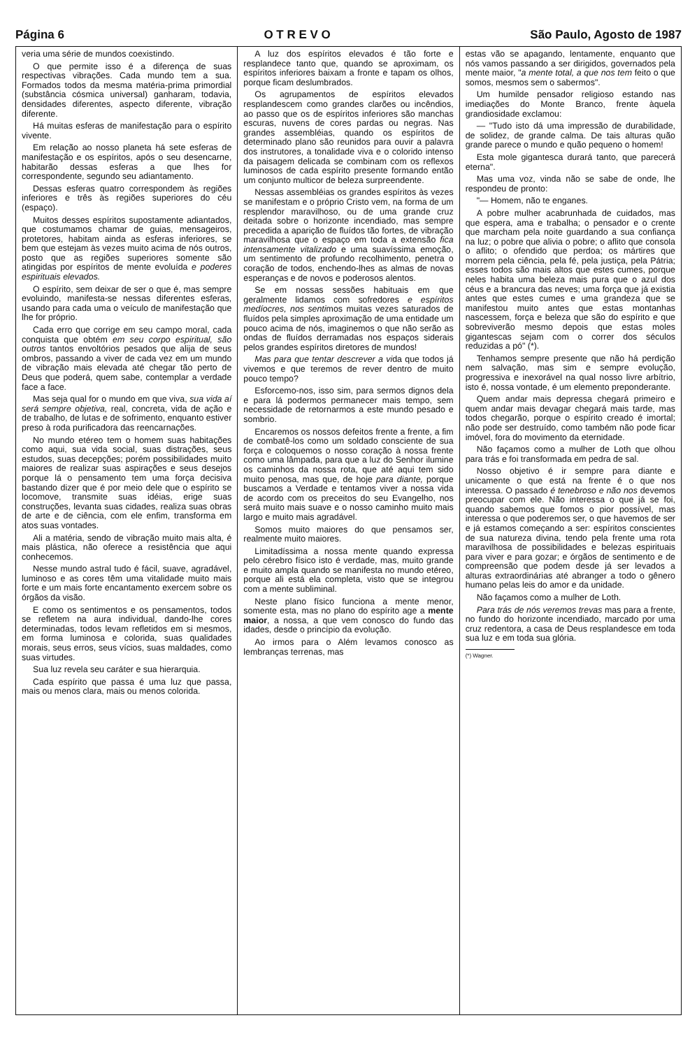Página 6 O T R E V O São Paulo, Agosto de 1987
veria uma série de mundos coexistindo.
O que permite isso é a diferença de suas respectivas vibrações. Cada mundo tem a sua. Formados todos da mesma matéria-prima primordial (substância cósmica universal) ganharam, todavia, densidades diferentes, aspecto diferente, vibração diferente.
Há muitas esferas de manifestação para o espírito vivente.
Em relação ao nosso planeta há sete esferas de manifestação e os espíritos, após o seu desencarne, habitarão dessas esferas a que lhes for correspondente, segundo seu adiantamento.
Dessas esferas quatro correspondem às regiões inferiores e três às regiões superiores do céu (espaço).
Muitos desses espíritos supostamente adiantados, que costumamos chamar de guias, mensageiros, protetores, habitam ainda as esferas inferiores, se bem que estejam às vezes muito acima de nós outros, posto que as regiões superiores somente são atingidas por espíritos de mente evoluída e poderes espirituais elevados.
O espírito, sem deixar de ser o que é, mas sempre evoluindo, manifesta-se nessas diferentes esferas, usando para cada uma o veículo de manifestação que lhe for próprio.
Cada erro que corrige em seu campo moral, cada conquista que obtém em seu corpo espiritual, são outros tantos envoltórios pesados que alija de seus ombros, passando a viver de cada vez em um mundo de vibração mais elevada até chegar tão perto de Deus que poderá, quem sabe, contemplar a verdade face a face.
Mas seja qual for o mundo em que viva, sua vida aí será sempre objetiva, real, concreta, vida de ação e de trabalho, de lutas e de sofrimento, enquanto estiver preso à roda purificadora das reencarnações.
No mundo etéreo tem o homem suas habitações como aqui, sua vida social, suas distrações, seus estudos, suas decepções; porém possibilidades muito maiores de realizar suas aspirações e seus desejos porque lá o pensamento tem uma força decisiva bastando dizer que é por meio dele que o espírito se locomove, transmite suas idéias, erige suas construções, levanta suas cidades, realiza suas obras de arte e de ciência, com ele enfim, transforma em atos suas vontades.
Ali a matéria, sendo de vibração muito mais alta, é mais plástica, não oferece a resistência que aqui conhecemos.
Nesse mundo astral tudo é fácil, suave, agradável, luminoso e as cores têm uma vitalidade muito mais forte e um mais forte encantamento exercem sobre os órgãos da visão.
E como os sentimentos e os pensamentos, todos se refletem na aura individual, dando-lhe cores determinadas, todos levam refletidos em si mesmos, em forma luminosa e colorida, suas qualidades morais, seus erros, seus vícios, suas maldades, como suas virtudes.
Sua luz revela seu caráter e sua hierarquia.
Cada espírito que passa é uma luz que passa, mais ou menos clara, mais ou menos colorida.
A luz dos espíritos elevados é tão forte e resplandece tanto que, quando se aproximam, os espíritos inferiores baixam a fronte e tapam os olhos, porque ficam deslumbrados.
Os agrupamentos de espíritos elevados resplandescem como grandes clarões ou incêndios, ao passo que os de espíritos inferiores são manchas escuras, nuvens de cores pardas ou negras. Nas grandes assembléias, quando os espíritos de determinado plano são reunidos para ouvir a palavra dos instrutores, a tonalidade viva e o colorido intenso da paisagem delicada se combinam com os reflexos luminosos de cada espírito presente formando então um conjunto multicor de beleza surpreendente.
Nessas assembléias os grandes espíritos às vezes se manifestam e o próprio Cristo vem, na forma de um resplendor maravilhoso, ou de uma grande cruz deitada sobre o horizonte incendiado, mas sempre precedida a aparição de fluídos tão fortes, de vibração maravilhosa que o espaço em toda a extensão fica intensamente vitalizado e uma suavíssima emoção, um sentimento de profundo recolhimento, penetra o coração de todos, enchendo-lhes as almas de novas esperanças e de novos e poderosos alentos.
Se em nossas sessões habituais em que geralmente lidamos com sofredores e espíritos medíocres, nos sentimos muitas vezes saturados de fluídos pela simples aproximação de uma entidade um pouco acima de nós, imaginemos o que não serão as ondas de fluídos derramadas nos espaços siderais pelos grandes espíritos diretores de mundos!
Mas para que tentar descrever a vida que todos já vivemos e que teremos de rever dentro de muito pouco tempo?
Esforcemo-nos, isso sim, para sermos dignos dela e para lá podermos permanecer mais tempo, sem necessidade de retornarmos a este mundo pesado e sombrio.
Encaremos os nossos defeitos frente a frente, a fim de combatê-los como um soldado consciente de sua força e coloquemos o nosso coração à nossa frente como uma lâmpada, para que a luz do Senhor ilumine os caminhos da nossa rota, que até aqui tem sido muito penosa, mas que, de hoje para diante, porque buscamos a Verdade e tentamos viver a nossa vida de acordo com os preceitos do seu Evangelho, nos será muito mais suave e o nosso caminho muito mais largo e muito mais agradável.
Somos muito maiores do que pensamos ser, realmente muito maiores.
Limitadíssima a nossa mente quando expressa pelo cérebro físico isto é verdade, mas, muito grande e muito ampla quando se manifesta no mundo etéreo, porque ali está ela completa, visto que se integrou com a mente subliminal.
Neste plano físico funciona a mente menor, somente esta, mas no plano do espírito age a mente maior, a nossa, a que vem conosco do fundo das idades, desde o princípio da evolução.
Ao irmos para o Além levamos conosco as lembranças terrenas, mas
estas vão se apagando, lentamente, enquanto que nós vamos passando a ser dirigidos, governados pela mente maior, "a mente total, a que nos tem feito o que somos, mesmos sem o sabermos".
Um humilde pensador religioso estando nas imediações do Monte Branco, frente àquela grandiosidade exclamou:
— "Tudo isto dá uma impressão de durabilidade, de solidez, de grande calma. De tais alturas quão grande parece o mundo e quão pequeno o homem!
Esta mole gigantesca durará tanto, que parecerá eterna".
Mas uma voz, vinda não se sabe de onde, lhe respondeu de pronto:
"— Homem, não te enganes.
A pobre mulher acabrunhada de cuidados, mas que espera, ama e trabalha; o pensador e o crente que marcham pela noite guardando a sua confiança na luz; o pobre que alivia o pobre; o aflito que consola o aflito; o ofendido que perdoa; os mártires que morrem pela ciência, pela fé, pela justiça, pela Pátria; esses todos são mais altos que estes cumes, porque neles habita uma beleza mais pura que o azul dos céus e a brancura das neves; uma força que já existia antes que estes cumes e uma grandeza que se manifestou muito antes que estas montanhas nascessem, força e beleza que são do espírito e que sobreviverão mesmo depois que estas moles gigantescas sejam com o correr dos séculos reduzidas a pó" (*).
Tenhamos sempre presente que não há perdição nem salvação, mas sim e sempre evolução, progressiva e inexorável na qual nosso livre arbítrio, isto é, nossa vontade, é um elemento preponderante.
Quem andar mais depressa chegará primeiro e quem andar mais devagar chegará mais tarde, mas todos chegarão, porque o espírito creado é imortal; não pode ser destruído, como também não pode ficar imóvel, fora do movimento da eternidade.
Não façamos como a mulher de Loth que olhou para trás e foi transformada em pedra de sal.
Nosso objetivo é ir sempre para diante e unicamente o que está na frente é o que nos interessa. O passado é tenebroso e não nos devemos preocupar com ele. Não interessa o que já se foi, quando sabemos que fomos o pior possível, mas interessa o que poderemos ser, o que havemos de ser e já estamos começando a ser: espíritos conscientes de sua natureza divina, tendo pela frente uma rota maravilhosa de possibilidades e belezas espirituais para viver e para gozar; e órgãos de sentimento e de compreensão que podem desde já ser levados a alturas extraordinárias até abranger a todo o gênero humano pelas leis do amor e da unidade.
Não façamos como a mulher de Loth.
Para trás de nós veremos trevas mas para a frente, no fundo do horizonte incendiado, marcado por uma cruz redentora, a casa de Deus resplandesce em toda sua luz e em toda sua glória.
(*) Wagner.